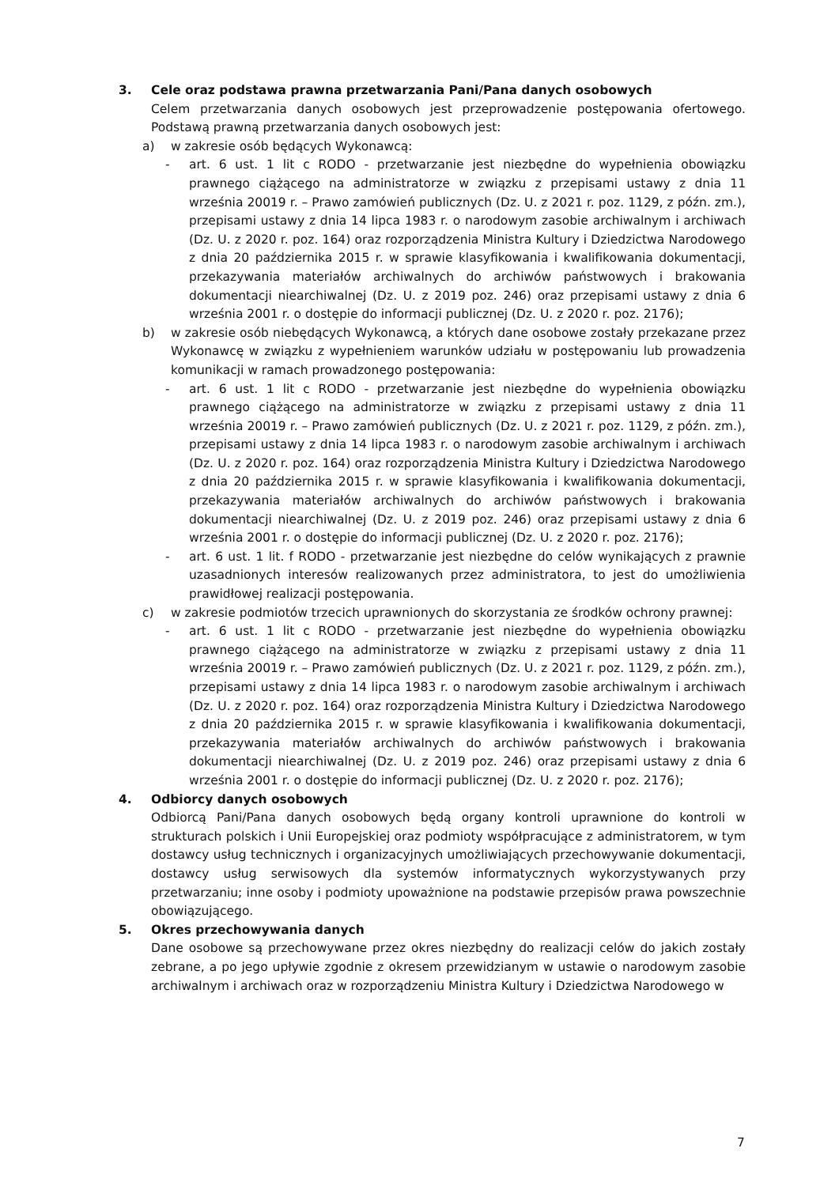3. Cele oraz podstawa prawna przetwarzania Pani/Pana danych osobowych
Celem przetwarzania danych osobowych jest przeprowadzenie postępowania ofertowego. Podstawą prawną przetwarzania danych osobowych jest:
a) w zakresie osób będących Wykonawcą:
- art. 6 ust. 1 lit c RODO - przetwarzanie jest niezbędne do wypełnienia obowiązku prawnego ciążącego na administratorze w związku z przepisami ustawy z dnia 11 września 20019 r. – Prawo zamówień publicznych (Dz. U. z 2021 r. poz. 1129, z późn. zm.), przepisami ustawy z dnia 14 lipca 1983 r. o narodowym zasobie archiwalnym i archiwach (Dz. U. z 2020 r. poz. 164) oraz rozporządzenia Ministra Kultury i Dziedzictwa Narodowego z dnia 20 października 2015 r. w sprawie klasyfikowania i kwalifikowania dokumentacji, przekazywania materiałów archiwalnych do archiwów państwowych i brakowania dokumentacji niearchiwalnej (Dz. U. z 2019 poz. 246) oraz przepisami ustawy z dnia 6 września 2001 r. o dostępie do informacji publicznej (Dz. U. z 2020 r. poz. 2176);
b) w zakresie osób niebędących Wykonawcą, a których dane osobowe zostały przekazane przez Wykonawcę w związku z wypełnieniem warunków udziału w postępowaniu lub prowadzenia komunikacji w ramach prowadzonego postępowania:
- art. 6 ust. 1 lit c RODO - przetwarzanie jest niezbędne do wypełnienia obowiązku prawnego ciążącego na administratorze w związku z przepisami ustawy z dnia 11 września 20019 r. – Prawo zamówień publicznych (Dz. U. z 2021 r. poz. 1129, z późn. zm.), przepisami ustawy z dnia 14 lipca 1983 r. o narodowym zasobie archiwalnym i archiwach (Dz. U. z 2020 r. poz. 164) oraz rozporządzenia Ministra Kultury i Dziedzictwa Narodowego z dnia 20 października 2015 r. w sprawie klasyfikowania i kwalifikowania dokumentacji, przekazywania materiałów archiwalnych do archiwów państwowych i brakowania dokumentacji niearchiwalnej (Dz. U. z 2019 poz. 246) oraz przepisami ustawy z dnia 6 września 2001 r. o dostępie do informacji publicznej (Dz. U. z 2020 r. poz. 2176);
- art. 6 ust. 1 lit. f RODO - przetwarzanie jest niezbędne do celów wynikających z prawnie uzasadnionych interesów realizowanych przez administratora, to jest do umożliwienia prawidłowej realizacji postępowania.
c) w zakresie podmiotów trzecich uprawnionych do skorzystania ze środków ochrony prawnej:
- art. 6 ust. 1 lit c RODO - przetwarzanie jest niezbędne do wypełnienia obowiązku prawnego ciążącego na administratorze w związku z przepisami ustawy z dnia 11 września 20019 r. – Prawo zamówień publicznych (Dz. U. z 2021 r. poz. 1129, z późn. zm.), przepisami ustawy z dnia 14 lipca 1983 r. o narodowym zasobie archiwalnym i archiwach (Dz. U. z 2020 r. poz. 164) oraz rozporządzenia Ministra Kultury i Dziedzictwa Narodowego z dnia 20 października 2015 r. w sprawie klasyfikowania i kwalifikowania dokumentacji, przekazywania materiałów archiwalnych do archiwów państwowych i brakowania dokumentacji niearchiwalnej (Dz. U. z 2019 poz. 246) oraz przepisami ustawy z dnia 6 września 2001 r. o dostępie do informacji publicznej (Dz. U. z 2020 r. poz. 2176);
4. Odbiorcy danych osobowych
Odbiorcą Pani/Pana danych osobowych będą organy kontroli uprawnione do kontroli w strukturach polskich i Unii Europejskiej oraz podmioty współpracujące z administratorem, w tym dostawcy usług technicznych i organizacyjnych umożliwiających przechowywanie dokumentacji, dostawcy usług serwisowych dla systemów informatycznych wykorzystywanych przy przetwarzaniu; inne osoby i podmioty upoważnione na podstawie przepisów prawa powszechnie obowiązującego.
5. Okres przechowywania danych
Dane osobowe są przechowywane przez okres niezbędny do realizacji celów do jakich zostały zebrane, a po jego upływie zgodnie z okresem przewidzianym w ustawie o narodowym zasobie archiwalnym i archiwach oraz w rozporządzeniu Ministra Kultury i Dziedzictwa Narodowego w
7